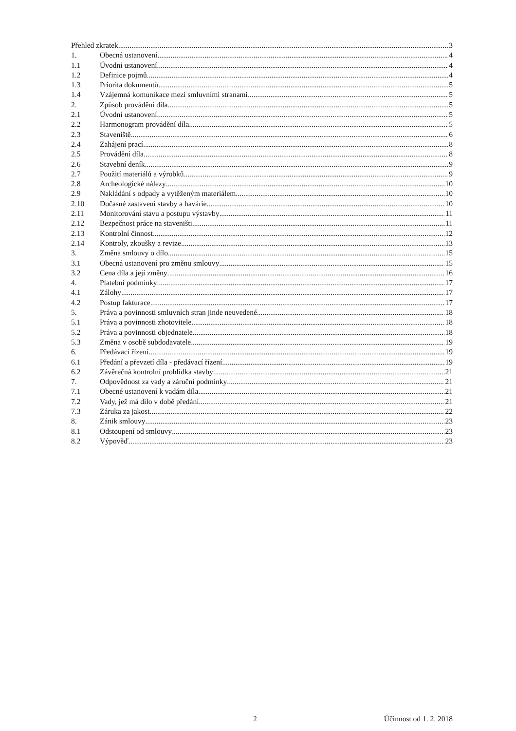Přehled zkratek 3
1. Obecná ustanovení 4
1.1 Úvodní ustanovení 4
1.2 Definice pojmů 4
1.3 Priorita dokumentů 5
1.4 Vzájemná komunikace mezi smluvními stranami 5
2. Způsob provádění díla 5
2.1 Úvodní ustanovení 5
2.2 Harmonogram provádění díla 5
2.3 Staveniště 6
2.4 Zahájení prací 8
2.5 Provádění díla 8
2.6 Stavební deník 9
2.7 Použití materiálů a výrobků 9
2.8 Archeologické nálezy 10
2.9 Nakládání s odpady a vytěženým materiálem 10
2.10 Dočasné zastavení stavby a havárie 10
2.11 Monitorování stavu a postupu výstavby 11
2.12 Bezpečnost práce na staveništi 11
2.13 Kontrolní činnost 12
2.14 Kontroly, zkoušky a revize 13
3. Změna smlouvy o dílo 15
3.1 Obecná ustanovení pro změnu smlouvy 15
3.2 Cena díla a její změny 16
4. Platební podmínky 17
4.1 Zálohy 17
4.2 Postup fakturace 17
5. Práva a povinnosti smluvních stran jinde neuvedené 18
5.1 Práva a povinnosti zhotovitele 18
5.2 Práva a povinnosti objednatele 18
5.3 Změna v osobě subdodavatele 19
6. Předávací řízení 19
6.1 Předání a převzetí díla - předávací řízení 19
6.2 Závěrečná kontrolní prohlídka stavby 21
7. Odpovědnost za vady a záruční podmínky 21
7.1 Obecné ustanovení k vadám díla 21
7.2 Vady, jež má dílo v době předání 21
7.3 Záruka za jakost 22
8. Zánik smlouvy 23
8.1 Odstoupení od smlouvy 23
8.2 Výpověď 23
2 Účinnost od 1. 2. 2018